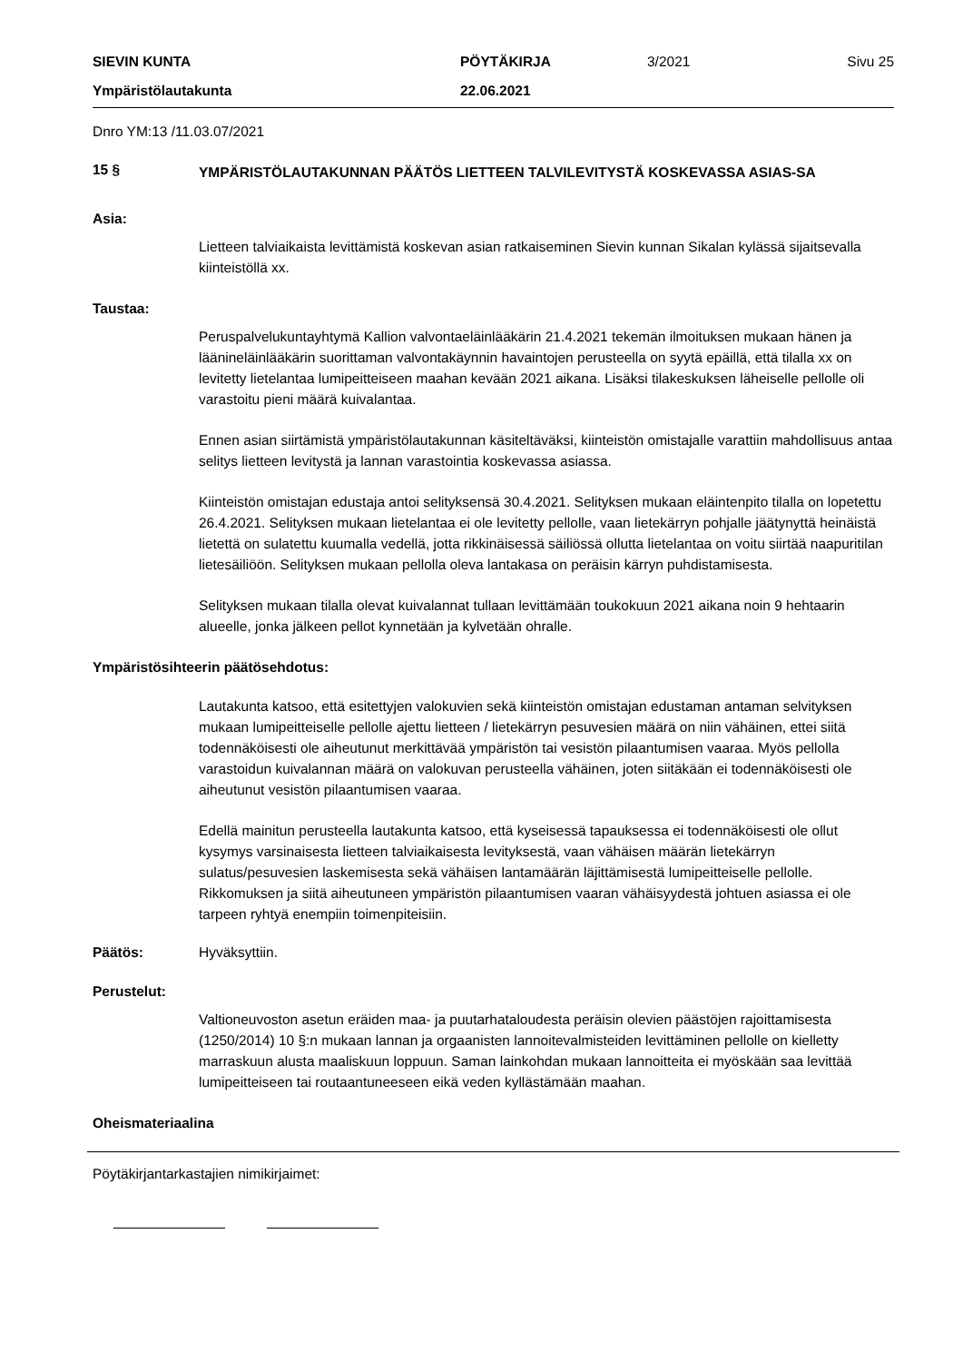SIEVIN KUNTA
PÖYTÄKIRJA
3/2021
Sivu 25
Ympäristölautakunta
22.06.2021
Dnro YM:13 /11.03.07/2021
15 §
YMPÄRISTÖLAUTAKUNNAN PÄÄTÖS LIETTEEN TALVILEVITYSTÄ KOSKEVASSA ASIAS-SA
Asia:
Lietteen talviaikaista levittämistä koskevan asian ratkaiseminen Sievin kunnan Sikalan kylässä sijaitsevalla kiinteistöllä xx.
Taustaa:
Peruspalvelukuntayhtymä Kallion valvontaeläinlääkärin 21.4.2021 tekemän ilmoituksen mukaan hänen ja läänineläinlääkärin suorittaman valvontakäynnin havaintojen perusteella on syytä epäillä, että tilalla xx on levitetty lietelantaa lumipeitteiseen maahan kevään 2021 aikana. Lisäksi tilakeskuksen läheiselle pellolle oli varastoitu pieni määrä kuivalantaa.
Ennen asian siirtämistä ympäristölautakunnan käsiteltäväksi, kiinteistön omistajalle varattiin mahdollisuus antaa selitys lietteen levitystä ja lannan varastointia koskevassa asiassa.
Kiinteistön omistajan edustaja antoi selityksensä 30.4.2021. Selityksen mukaan eläintenpito tilalla on lopetettu 26.4.2021. Selityksen mukaan lietelantaa ei ole levitetty pellolle, vaan lietekärryn pohjalle jäätynyttä heinäistä lietettä on sulatettu kuumalla vedellä, jotta rikkinäisessä säiliössä ollutta lietelantaa on voitu siirtää naapuritilan lietesäiliöön. Selityksen mukaan pellolla oleva lantakasa on peräisin kärryn puhdistamisesta.
Selityksen mukaan tilalla olevat kuivalannat tullaan levittämään toukokuun 2021 aikana noin 9 hehtaarin alueelle, jonka jälkeen pellot kynnetään ja kylvetään ohralle.
Ympäristösihteerin päätösehdotus:
Lautakunta katsoo, että esitettyjen valokuvien sekä kiinteistön omistajan edustaman antaman selvityksen mukaan lumipeitteiselle pellolle ajettu lietteen / lietekärryn pesuvesien määrä on niin vähäinen, ettei siitä todennäköisesti ole aiheutunut merkittävää ympäristön tai vesistön pilaantumisen vaaraa. Myös pellolla varastoidun kuivalannan määrä on valokuvan perusteella vähäinen, joten siitäkään ei todennäköisesti ole aiheutunut vesistön pilaantumisen vaaraa.
Edellä mainitun perusteella lautakunta katsoo, että kyseisessä tapauksessa ei todennäköisesti ole ollut kysymys varsinaisesta lietteen talviaikaisesta levityksestä, vaan vähäisen määrän lietekärryn sulatus/pesuvesien laskemisesta sekä vähäisen lantamäärän läjittämisestä lumipeitteiselle pellolle. Rikkomuksen ja siitä aiheutuneen ympäristön pilaantumisen vaaran vähäisyydestä johtuen asiassa ei ole tarpeen ryhtyä enempiin toimenpiteisiin.
Päätös: Hyväksyttiin.
Perustelut:
Valtioneuvoston asetun eräiden maa- ja puutarhataloudesta peräisin olevien päästöjen rajoittamisesta (1250/2014) 10 §:n mukaan lannan ja orgaanisten lannoitevalmisteiden levittäminen pellolle on kielletty marraskuun alusta maaliskuun loppuun. Saman lainkohdan mukaan lannoitteita ei myöskään saa levittää lumipeitteiseen tai routaantuneeseen eikä veden kyllästämään maahan.
Oheismateriaalina
Pöytäkirjantarkastajien nimikirjaimet: